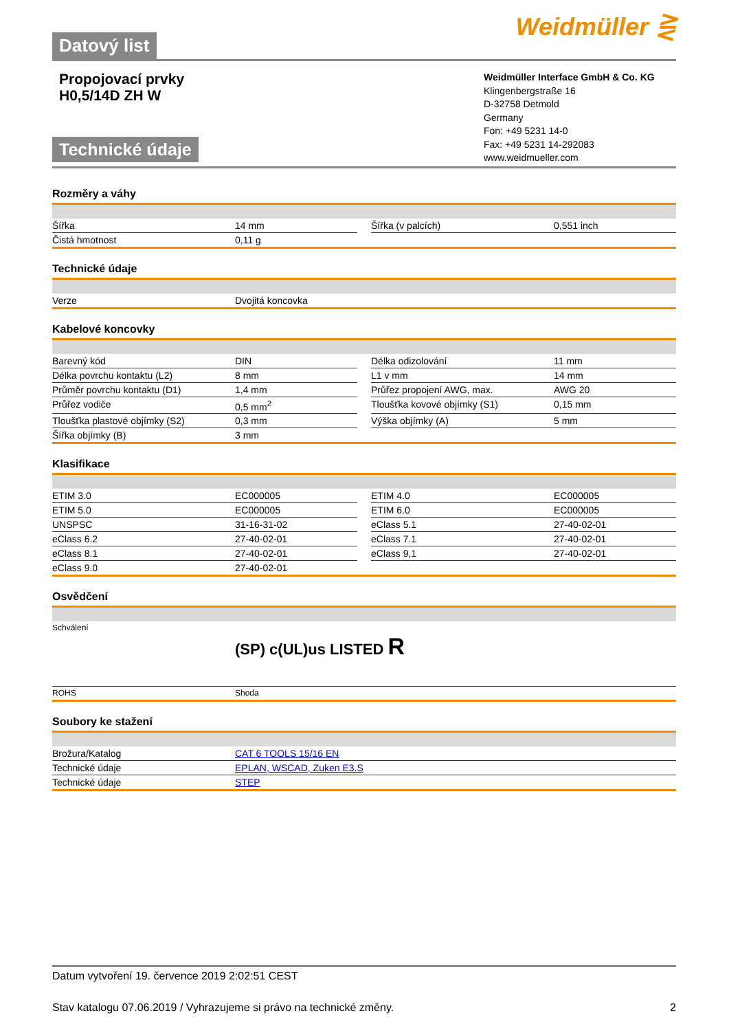Datový list
Weidmüller ⋛
Propojovací prvky
H0,5/14D ZH W
Technické údaje
Weidmüller Interface GmbH & Co. KG
Klingenbergstraße 16
D-32758 Detmold
Germany
Fon: +49 5231 14-0
Fax: +49 5231 14-292083
www.weidmueller.com
Rozměry a váhy
| Šířka | 14 mm | | Šířka (v palcích) | 0,551 inch |
| Čistá hmotnost | 0,11 g | | | |
Technické údaje
| Verze | Dvojitá koncovka |
Kabelové koncovky
| Barevný kód | DIN | | Délka odizolování | 11 mm |
| Délka povrchu kontaktu (L2) | 8 mm | | L1 v mm | 14 mm |
| Průměr povrchu kontaktu (D1) | 1,4 mm | | Průřez propojení AWG, max. | AWG 20 |
| Průřez vodiče | 0,5 mm<sup>2</sup> | | Tloušťka kovové objímky (S1) | 0,15 mm |
| Tloušťka plastové objímky (S2) | 0,3 mm | | Výška objímky (A) | 5 mm |
| Šířka objímky (B) | 3 mm | | | |
Klasifikace
| ETIM 3.0 | EC000005 | | ETIM 4.0 | EC000005 |
| ETIM 5.0 | EC000005 | | ETIM 6.0 | EC000005 |
| UNSPSC | 31-16-31-02 | | eClass 5.1 | 27-40-02-01 |
| eClass 6.2 | 27-40-02-01 | | eClass 7.1 | 27-40-02-01 |
| eClass 8.1 | 27-40-02-01 | | eClass 9,1 | 27-40-02-01 |
| eClass 9.0 | 27-40-02-01 | | | |
Osvědčení
| Schválení | (SP) c(UL)us LISTED R |
| ROHS | Shoda |
Soubory ke stažení
| Brožura/Katalog | CAT 6 TOOLS 15/16 EN |
| Technické údaje | EPLAN, WSCAD, Zuken E3.S |
| Technické údaje | STEP |
Datum vytvoření 19. července 2019 2:02:51 CEST
Stav katalogu 07.06.2019 / Vyhrazujeme si právo na technické změny. 2